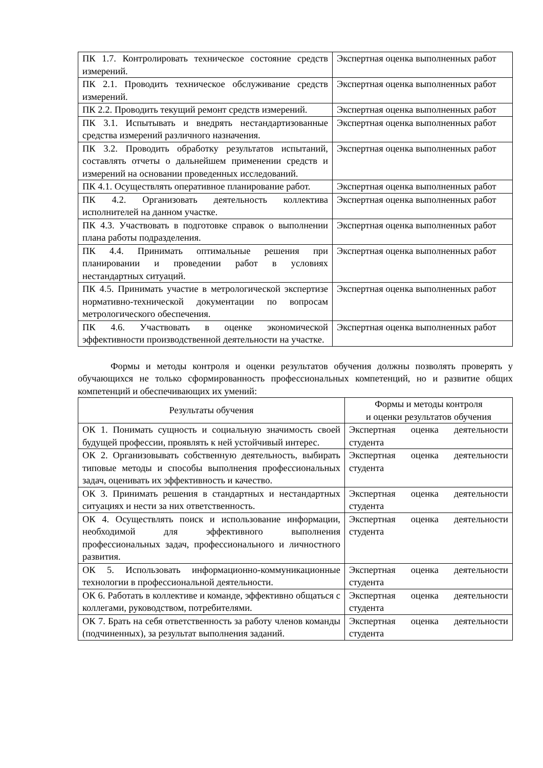| ПК 1.7. Контролировать техническое состояние средств измерений. | Экспертная оценка выполненных работ |
| ПК 2.1. Проводить техническое обслуживание средств измерений. | Экспертная оценка выполненных работ |
| ПК 2.2. Проводить текущий ремонт средств измерений. | Экспертная оценка выполненных работ |
| ПК 3.1. Испытывать и внедрять нестандартизованные средства измерений различного назначения. | Экспертная оценка выполненных работ |
| ПК 3.2. Проводить обработку результатов испытаний, составлять отчеты о дальнейшем применении средств и измерений на основании проведенных исследований. | Экспертная оценка выполненных работ |
| ПК 4.1. Осуществлять оперативное планирование работ. | Экспертная оценка выполненных работ |
| ПК 4.2. Организовать деятельность коллектива исполнителей на данном участке. | Экспертная оценка выполненных работ |
| ПК 4.3. Участвовать в подготовке справок о выполнении плана работы подразделения. | Экспертная оценка выполненных работ |
| ПК 4.4. Принимать оптимальные решения при планировании и проведении работ в условиях нестандартных ситуаций. | Экспертная оценка выполненных работ |
| ПК 4.5. Принимать участие в метрологической экспертизе нормативно-технической документации по вопросам метрологического обеспечения. | Экспертная оценка выполненных работ |
| ПК 4.6. Участвовать в оценке экономической эффективности производственной деятельности на участке. | Экспертная оценка выполненных работ |
Формы и методы контроля и оценки результатов обучения должны позволять проверять у обучающихся не только сформированность профессиональных компетенций, но и развитие общих компетенций и обеспечивающих их умений:
| Результаты обучения | Формы и методы контроля и оценки результатов обучения |
| --- | --- |
| ОК 1. Понимать сущность и социальную значимость своей будущей профессии, проявлять к ней устойчивый интерес. | Экспертная оценка деятельности студента |
| ОК 2. Организовывать собственную деятельность, выбирать типовые методы и способы выполнения профессиональных задач, оценивать их эффективность и качество. | Экспертная оценка деятельности студента |
| ОК 3. Принимать решения в стандартных и нестандартных ситуациях и нести за них ответственность. | Экспертная оценка деятельности студента |
| ОК 4. Осуществлять поиск и использование информации, необходимой для эффективного выполнения профессиональных задач, профессионального и личностного развития. | Экспертная оценка деятельности студента |
| ОК 5. Использовать информационно-коммуникационные технологии в профессиональной деятельности. | Экспертная оценка деятельности студента |
| ОК 6. Работать в коллективе и команде, эффективно общаться с коллегами, руководством, потребителями. | Экспертная оценка деятельности студента |
| ОК 7. Брать на себя ответственность за работу членов команды (подчиненных), за результат выполнения заданий. | Экспертная оценка деятельности студента |